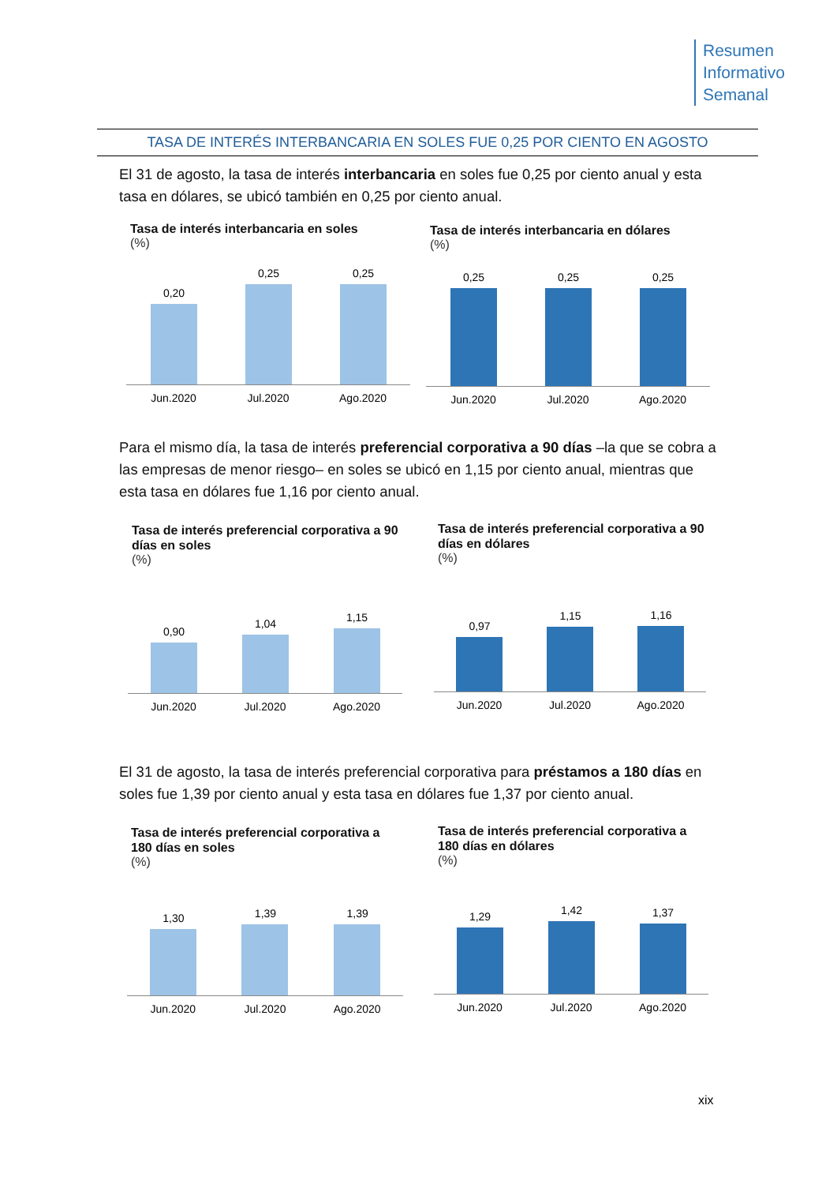Resumen
Informativo
Semanal
TASA DE INTERÉS INTERBANCARIA EN SOLES FUE 0,25 POR CIENTO EN AGOSTO
El 31 de agosto, la tasa de interés interbancaria en soles fue 0,25 por ciento anual y esta tasa en dólares, se ubicó también en 0,25 por ciento anual.
Tasa de interés interbancaria en soles
(%)
0,20
0,25
0,25
Jun.2020 Jul.2020 Ago.2020
Tasa de interés interbancaria en dólares
(%)
0,25
0,25
0,25
Jun.2020 Jul.2020 Ago.2020
Para el mismo día, la tasa de interés preferencial corporativa a 90 días –la que se cobra a las empresas de menor riesgo– en soles se ubicó en 1,15 por ciento anual, mientras que esta tasa en dólares fue 1,16 por ciento anual.
Tasa de interés preferencial corporativa a 90 días en soles
(%)
0,90
1,04
1,15
Jun.2020 Jul.2020 Ago.2020
Tasa de interés preferencial corporativa a 90 días en dólares
(%)
0,97
1,15
1,16
Jun.2020 Jul.2020 Ago.2020
El 31 de agosto, la tasa de interés preferencial corporativa para préstamos a 180 días en soles fue 1,39 por ciento anual y esta tasa en dólares fue 1,37 por ciento anual.
Tasa de interés preferencial corporativa a 180 días en soles
(%)
1,30
1,39
1,39
Jun.2020 Jul.2020 Ago.2020
Tasa de interés preferencial corporativa a 180 días en dólares
(%)
1,29
1,42
1,37
Jun.2020 Jul.2020 Ago.2020
xix